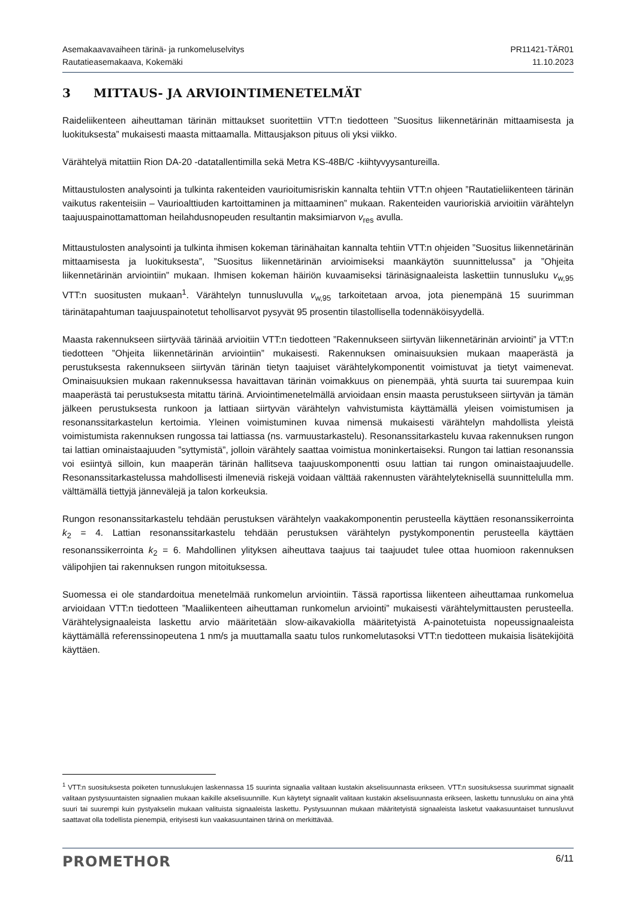Asemakaavavaiheen tärinä- ja runkomeluselvitys
Rautatieasemakaava, Kokemäki
PR11421-TÄR01
11.10.2023
3 MITTAUS- JA ARVIOINTIMENETELMÄT
Raideliikenteen aiheuttaman tärinän mittaukset suoritettiin VTT:n tiedotteen ”Suositus liikennetärinän mittaamisesta ja luokituksesta” mukaisesti maasta mittaamalla. Mittausjakson pituus oli yksi viikko.
Värähtelyä mitattiin Rion DA-20 -datatallentimilla sekä Metra KS-48B/C -kiihtyvyysantureilla.
Mittaustulosten analysointi ja tulkinta rakenteiden vaurioitumisriskin kannalta tehtiin VTT:n ohjeen ”Rautatieliikenteen tärinän vaikutus rakenteisiin – Vaurioalttiuden kartoittaminen ja mittaaminen” mukaan. Rakenteiden vaurioriskiä arvioitiin värähtelyn taajuuspainottamattoman heilahdusnopeuden resultantin maksimiarvon v<sub>res</sub> avulla.
Mittaustulosten analysointi ja tulkinta ihmisen kokeman tärinähaitan kannalta tehtiin VTT:n ohjeiden ”Suositus liikennetärinän mittaamisesta ja luokituksesta”, ”Suositus liikennetärinän arvioimiseksi maankäytön suunnittelussa” ja ”Ohjeita liikennetärinän arviointiin” mukaan. Ihmisen kokeman häiriön kuvaamiseksi tärinäsignaaleista laskettiin tunnusluku v<sub>w,95</sub> VTT:n suositusten mukaan<sup>1</sup>. Värähtelyn tunnusluvulla v<sub>w,95</sub> tarkoitetaan arvoa, jota pienempänä 15 suurimman tärinätapahtuman taajuuspainotetut tehollisarvot pysyvät 95 prosentin tilastollisella todennäköisyydellä.
Maasta rakennukseen siirtyvää tärinää arvioitiin VTT:n tiedotteen ”Rakennukseen siirtyvän liikennetärinän arviointi” ja VTT:n tiedotteen ”Ohjeita liikennetärinän arviointiin” mukaisesti. Rakennuksen ominaisuuksien mukaan maaperästä ja perustuksesta rakennukseen siirtyvän tärinän tietyn taajuiset värähtelykomponentit voimistuvat ja tietyt vaimenevat. Ominaisuuksien mukaan rakennuksessa havaittavan tärinän voimakkuus on pienempää, yhtä suurta tai suurempaa kuin maaperästä tai perustuksesta mitattu tärinä. Arviointimenetelmällä arvioidaan ensin maasta perustukseen siirtyvän ja tämän jälkeen perustuksesta runkoon ja lattiaan siirtyvän värähtelyn vahvistumista käyttämällä yleisen voimistumisen ja resonanssitarkastelun kertoimia. Yleinen voimistuminen kuvaa nimensä mukaisesti värähtelyn mahdollista yleistä voimistumista rakennuksen rungossa tai lattiassa (ns. varmuustarkastelu). Resonanssitarkastelu kuvaa rakennuksen rungon tai lattian ominaistaajuuden ”syttymistä”, jolloin värähtely saattaa voimistua moninkertaiseksi. Rungon tai lattian resonanssia voi esiintyä silloin, kun maaperän tärinän hallitseva taajuuskomponentti osuu lattian tai rungon ominaistaajuudelle. Resonanssitarkastelussa mahdollisesti ilmeneviä riskejä voidaan välttää rakennusten värähtelyteknisellä suunnittelulla mm. välttämällä tiettyjä jännevälejä ja talon korkeuksia.
Rungon resonanssitarkastelu tehdään perustuksen värähtelyn vaakakomponentin perusteella käyttäen resonanssikerrointa k<sub>2</sub> = 4. Lattian resonanssitarkastelu tehdään perustuksen värähtelyn pystykomponentin perusteella käyttäen resonanssikerrointa k<sub>2</sub> = 6. Mahdollinen ylityksen aiheuttava taajuus tai taajuudet tulee ottaa huomioon rakennuksen välipohjien tai rakennuksen rungon mitoituksessa.
Suomessa ei ole standardoitua menetelmää runkomelun arviointiin. Tässä raportissa liikenteen aiheuttamaa runkomelua arvioidaan VTT:n tiedotteen ”Maaliikenteen aiheuttaman runkomelun arviointi” mukaisesti värähtelymittausten perusteella. Värähtelysignaaleista laskettu arvio määritetään slow-aikavakiolla määritetyistä A-painotetuista nopeussignaaleista käyttämällä referenssinopeutena 1 nm/s ja muuttamalla saatu tulos runkomelutasoksi VTT:n tiedotteen mukaisia lisätekijöitä käyttäen.
<sup>1</sup> VTT:n suosituksesta poiketen tunnuslukujen laskennassa 15 suurinta signaalia valitaan kustakin akselisuunnasta erikseen. VTT:n suosituksessa suurimmat signaalit valitaan pystysuuntaisten signaalien mukaan kaikille akselisuunnille. Kun käytetyt signaalit valitaan kustakin akselisuunnasta erikseen, laskettu tunnusluku on aina yhtä suuri tai suurempi kuin pystyakselin mukaan valituista signaaleista laskettu. Pystysuunnan mukaan määritetyistä signaaleista lasketut vaakasuuntaiset tunnusluvut saattavat olla todellista pienempiä, erityisesti kun vaakasuuntainen tärinä on merkittävää.
PROMETHOR
6/11